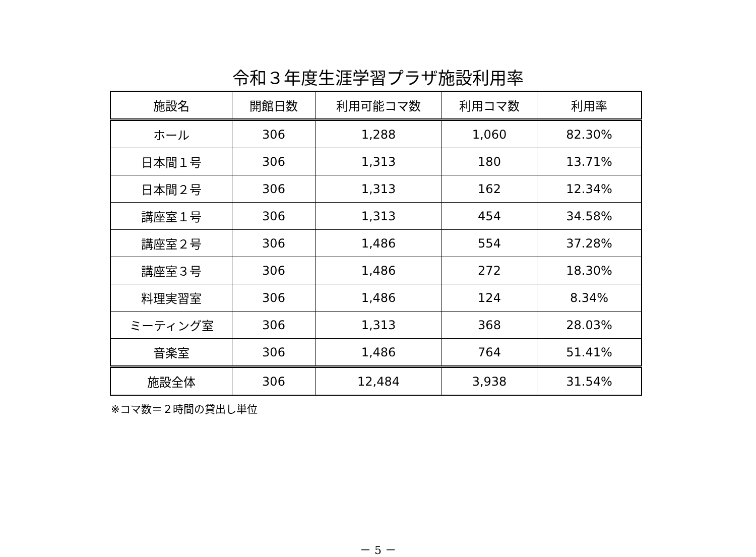令和３年度生涯学習プラザ施設利用率
| 施設名 | 開館日数 | 利用可能コマ数 | 利用コマ数 | 利用率 |
| --- | --- | --- | --- | --- |
| ホール | 306 | 1,288 | 1,060 | 82.30% |
| 日本間１号 | 306 | 1,313 | 180 | 13.71% |
| 日本間２号 | 306 | 1,313 | 162 | 12.34% |
| 講座室１号 | 306 | 1,313 | 454 | 34.58% |
| 講座室２号 | 306 | 1,486 | 554 | 37.28% |
| 講座室３号 | 306 | 1,486 | 272 | 18.30% |
| 料理実習室 | 306 | 1,486 | 124 | 8.34% |
| ミーティング室 | 306 | 1,313 | 368 | 28.03% |
| 音楽室 | 306 | 1,486 | 764 | 51.41% |
| 施設全体 | 306 | 12,484 | 3,938 | 31.54% |
※コマ数＝２時間の貸出し単位
－ 5 －